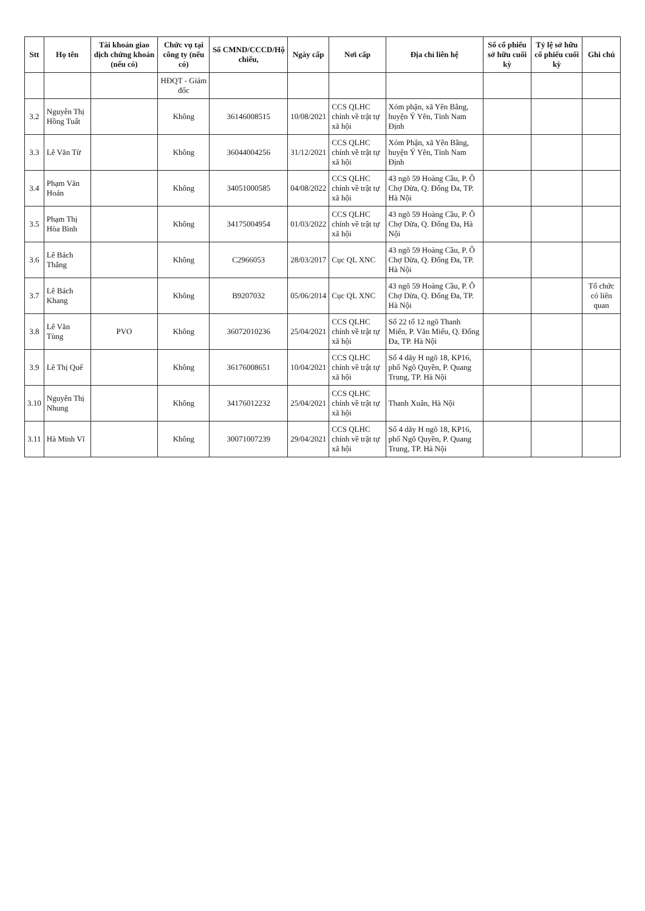| Stt | Họ tên | Tài khoản giao dịch chứng khoán (nếu có) | Chức vụ tại công ty (nếu có) | Số CMND/CCCD/Hộ chiếu, | Ngày cấp | Nơi cấp | Địa chỉ liên hệ | Số cổ phiếu sở hữu cuối kỳ | Tỷ lệ sở hữu cổ phiếu cuối kỳ | Ghi chú |
| --- | --- | --- | --- | --- | --- | --- | --- | --- | --- | --- |
| | | | HĐQT - Giám đốc | | | | | | | |
| 3.2 | Nguyễn Thị Hồng Tuất | | Không | 36146008515 | 10/08/2021 | CCS QLHC chính về trật tự xã hội | Xóm phận, xã Yên Bằng, huyện Ý Yên, Tỉnh Nam Định | | | |
| 3.3 | Lê Văn Từ | | Không | 36044004256 | 31/12/2021 | CCS QLHC chính về trật tự xã hội | Xóm Phận, xã Yên Bằng, huyện Ý Yên, Tỉnh Nam Định | | | |
| 3.4 | Phạm Văn Hoán | | Không | 34051000585 | 04/08/2022 | CCS QLHC chính về trật tự xã hội | 43 ngõ 59 Hoàng Cầu, P. Ô Chợ Dừa, Q. Đống Đa, TP. Hà Nội | | | |
| 3.5 | Phạm Thị Hòa Bình | | Không | 34175004954 | 01/03/2022 | CCS QLHC chính về trật tự xã hội | 43 ngõ 59 Hoàng Cầu, P. Ô Chợ Dừa, Q. Đống Đa, Hà Nội | | | |
| 3.6 | Lê Bách Thắng | | Không | C2966053 | 28/03/2017 | Cục QL XNC | 43 ngõ 59 Hoàng Cầu, P. Ô Chợ Dừa, Q. Đống Đa, TP. Hà Nội | | | |
| 3.7 | Lê Bách Khang | | Không | B9207032 | 05/06/2014 | Cục QL XNC | 43 ngõ 59 Hoàng Cầu, P. Ô Chợ Dừa, Q. Đống Đa, TP. Hà Nội | | | Tổ chức có liên quan |
| 3.8 | Lê Văn Tùng | PVO | Không | 36072010236 | 25/04/2021 | CCS QLHC chính về trật tự xã hội | Số 22 tổ 12 ngõ Thanh Miến, P. Văn Miếu, Q. Đống Đa, TP. Hà Nội | | | |
| 3.9 | Lê Thị Quế | | Không | 36176008651 | 10/04/2021 | CCS QLHC chính về trật tự xã hội | Số 4 dãy H ngõ 18, KP16, phố Ngô Quyền, P. Quang Trung, TP. Hà Nội | | | |
| 3.10 | Nguyễn Thị Nhung | | Không | 34176012232 | 25/04/2021 | CCS QLHC chính về trật tự xã hội | Thanh Xuân, Hà Nội | | | |
| 3.11 | Hà Minh Vĩ | | Không | 30071007239 | 29/04/2021 | CCS QLHC chính về trật tự xã hội | Số 4 dãy H ngõ 18, KP16, phố Ngô Quyền, P. Quang Trung, TP. Hà Nội | | | |